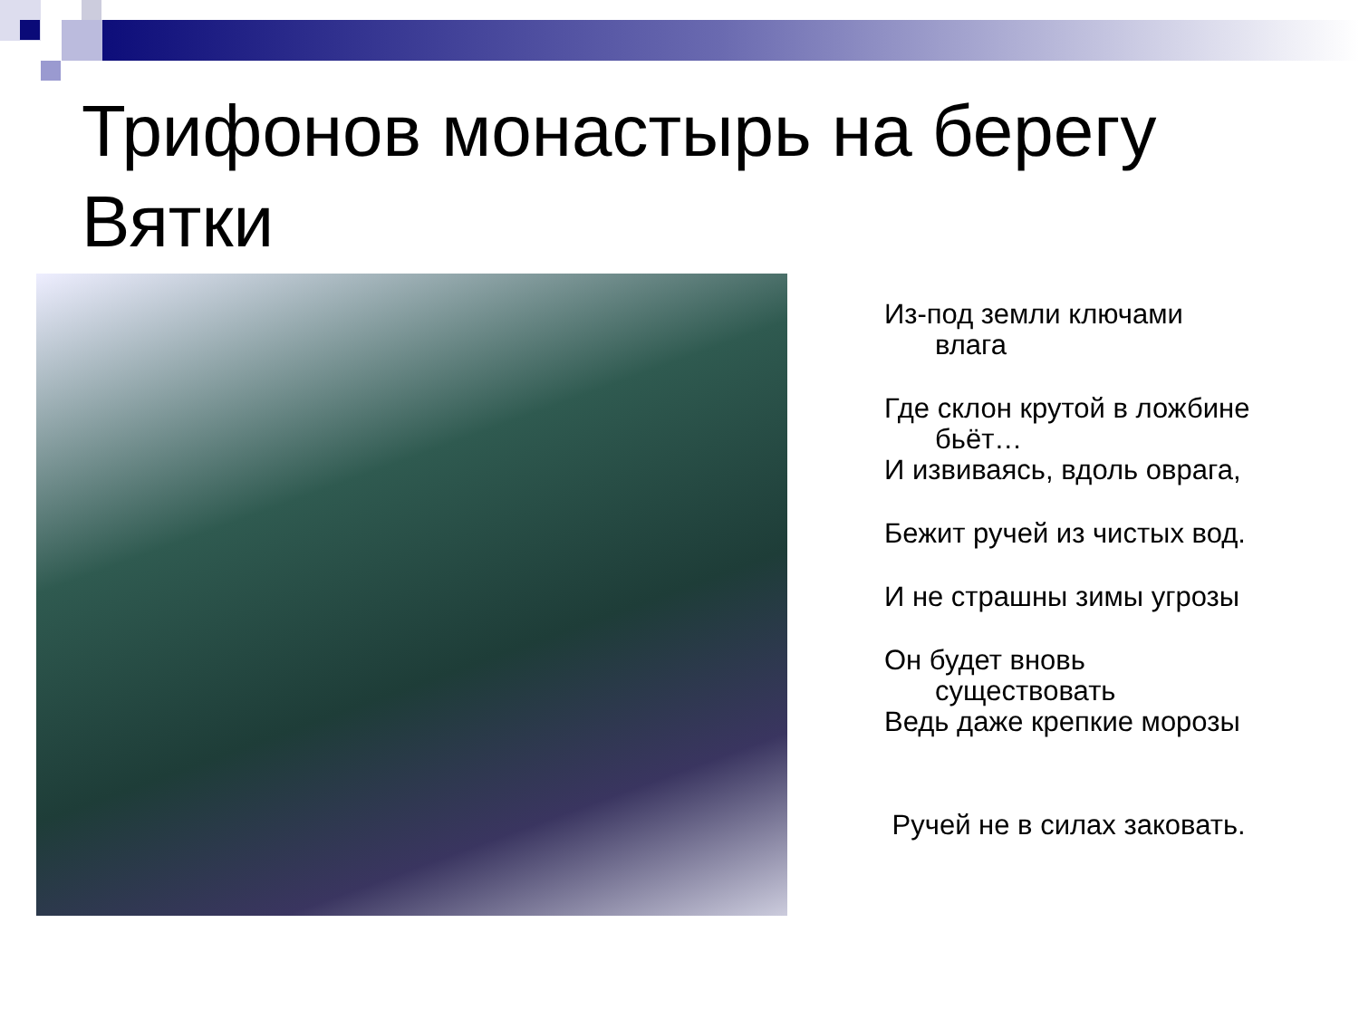Трифонов монастырь на берегу Вятки
Из-под земли ключами
влага
Где склон крутой в ложбине
бьёт…
И извиваясь, вдоль оврага,
Бежит ручей из чистых вод.
И не страшны зимы угрозы
Он будет вновь
существовать
Ведь даже крепкие морозы
Ручей не в силах заковать.